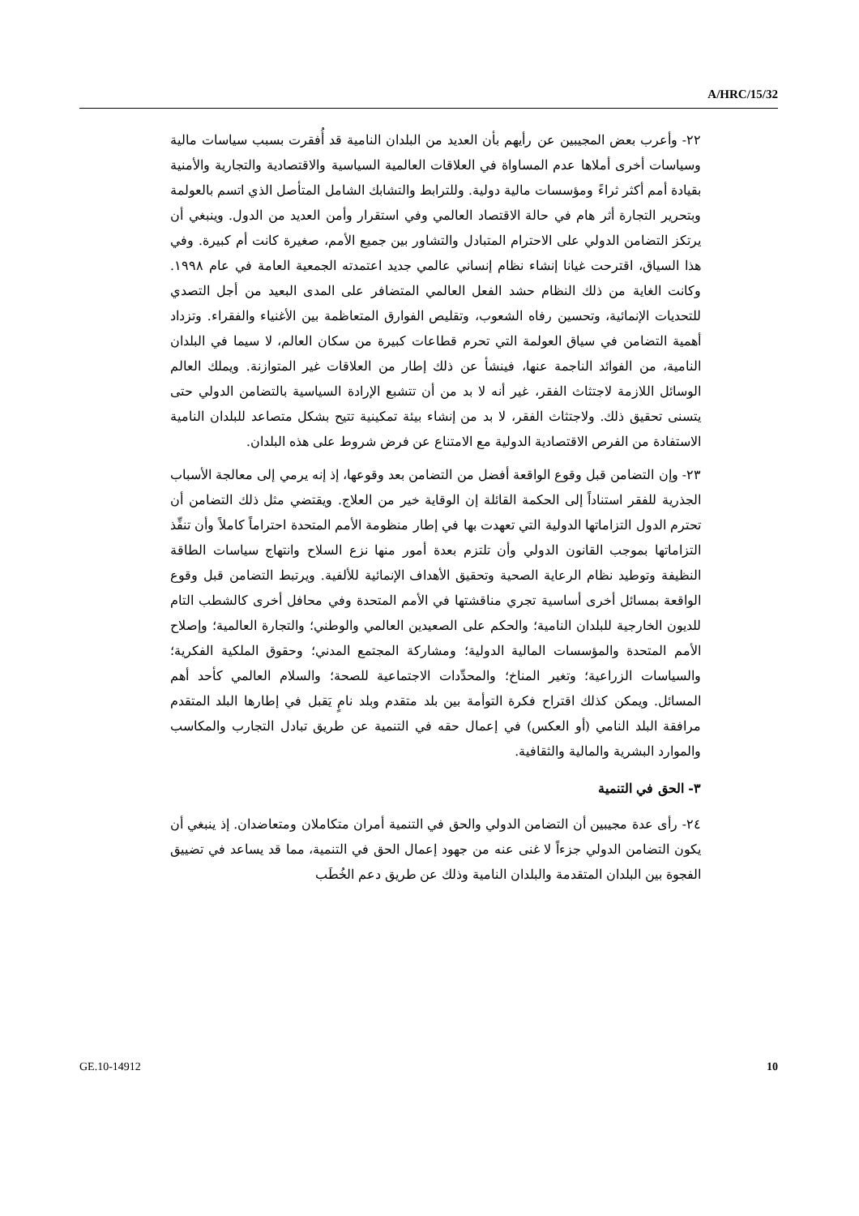A/HRC/15/32
٢٢- وأعرب بعض المجيبين عن رأيهم بأن العديد من البلدان النامية قد أُفقرت بسبب سياسات مالية وسياسات أخرى أملاها عدم المساواة في العلاقات العالمية السياسية والاقتصادية والتجارية والأمنية بقيادة أمم أكثر ثراءً ومؤسسات مالية دولية. وللترابط والتشابك الشامل المتأصل الذي اتسم بالعولمة وبتحرير التجارة أثر هام في حالة الاقتصاد العالمي وفي استقرار وأمن العديد من الدول. وينبغي أن يرتكز التضامن الدولي على الاحترام المتبادل والتشاور بين جميع الأمم، صغيرة كانت أم كبيرة. وفي هذا السياق، اقترحت غيانا إنشاء نظام إنساني عالمي جديد اعتمدته الجمعية العامة في عام ١٩٩٨. وكانت الغاية من ذلك النظام حشد الفعل العالمي المتضافر على المدى البعيد من أجل التصدي للتحديات الإنمائية، وتحسين رفاه الشعوب، وتقليص الفوارق المتعاظمة بين الأغنياء والفقراء. وتزداد أهمية التضامن في سياق العولمة التي تحرم قطاعات كبيرة من سكان العالم، لا سيما في البلدان النامية، من الفوائد الناجمة عنها، فينشأ عن ذلك إطار من العلاقات غير المتوازنة. ويملك العالم الوسائل اللازمة لاجتثاث الفقر، غير أنه لا بد من أن تتشبع الإرادة السياسية بالتضامن الدولي حتى يتسنى تحقيق ذلك. ولاجتثاث الفقر، لا بد من إنشاء بيئة تمكينية تتيح بشكل متصاعد للبلدان النامية الاستفادة من الفرص الاقتصادية الدولية مع الامتناع عن فرض شروط على هذه البلدان.
٢٣- وإن التضامن قبل وقوع الواقعة أفضل من التضامن بعد وقوعها، إذ إنه يرمي إلى معالجة الأسباب الجذرية للفقر استناداً إلى الحكمة القائلة إن الوقاية خير من العلاج. ويقتضي مثل ذلك التضامن أن تحترم الدول التزاماتها الدولية التي تعهدت بها في إطار منظومة الأمم المتحدة احتراماً كاملاً وأن تنفِّذ التزاماتها بموجب القانون الدولي وأن تلتزم بعدة أمور منها نزع السلاح وانتهاج سياسات الطاقة النظيفة وتوطيد نظام الرعاية الصحية وتحقيق الأهداف الإنمائية للألفية. ويرتبط التضامن قبل وقوع الواقعة بمسائل أخرى أساسية تجري مناقشتها في الأمم المتحدة وفي محافل أخرى كالشطب التام للديون الخارجية للبلدان النامية؛ والحكم على الصعيدين العالمي والوطني؛ والتجارة العالمية؛ وإصلاح الأمم المتحدة والمؤسسات المالية الدولية؛ ومشاركة المجتمع المدني؛ وحقوق الملكية الفكرية؛ والسياسات الزراعية؛ وتغير المناخ؛ والمحدِّدات الاجتماعية للصحة؛ والسلام العالمي كأحد أهم المسائل. ويمكن كذلك اقتراح فكرة التوأمة بين بلد متقدم وبلد نامٍ يَقبل في إطارها البلد المتقدم مرافقة البلد النامي (أو العكس) في إعمال حقه في التنمية عن طريق تبادل التجارب والمكاسب والموارد البشرية والمالية والثقافية.
٣- الحق في التنمية
٢٤- رأى عدة مجيبين أن التضامن الدولي والحق في التنمية أمران متكاملان ومتعاضدان. إذ ينبغي أن يكون التضامن الدولي جزءاً لا غنى عنه من جهود إعمال الحق في التنمية، مما قد يساعد في تضييق الفجوة بين البلدان المتقدمة والبلدان النامية وذلك عن طريق دعم الخُطَب
GE.10-14912 10